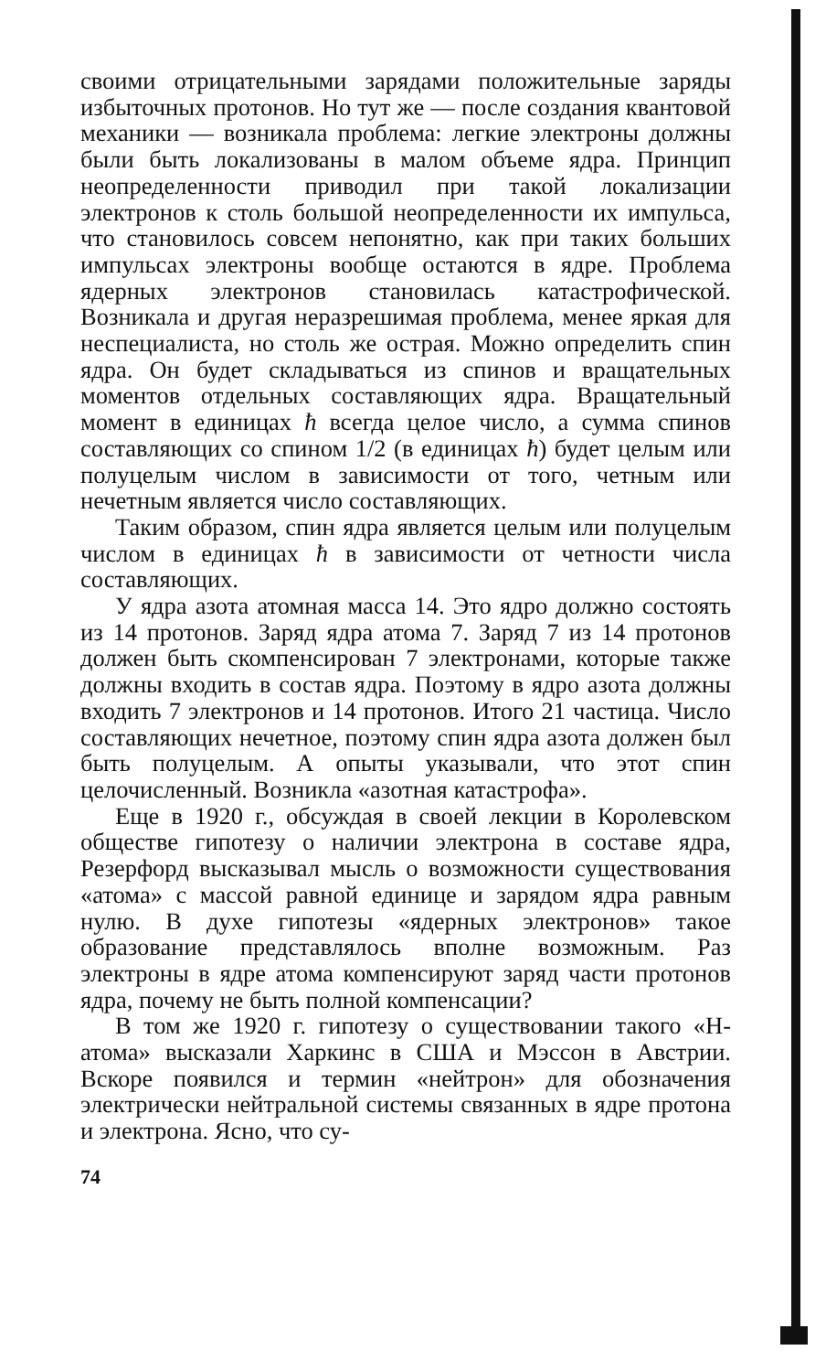своими отрицательными зарядами положительные заряды избыточных протонов. Но тут же — после создания квантовой механики — возникала проблема: легкие электроны должны были быть локализованы в малом объеме ядра. Принцип неопределенности приводил при такой локализации электронов к столь большой неопределенности их импульса, что становилось совсем непонятно, как при таких больших импульсах электроны вообще остаются в ядре. Проблема ядерных электронов становилась катастрофической. Возникала и другая неразрешимая проблема, менее яркая для неспециалиста, но столь же острая. Можно определить спин ядра. Он будет складываться из спинов и вращательных моментов отдельных составляющих ядра. Вращательный момент в единицах ħ всегда целое число, а сумма спинов составляющих со спином 1/2 (в единицах ħ) будет целым или полуцелым числом в зависимости от того, четным или нечетным является число составляющих.
Таким образом, спин ядра является целым или полуцелым числом в единицах ħ в зависимости от четности числа составляющих.
У ядра азота атомная масса 14. Это ядро должно состоять из 14 протонов. Заряд ядра атома 7. Заряд 7 из 14 протонов должен быть скомпенсирован 7 электронами, которые также должны входить в состав ядра. Поэтому в ядро азота должны входить 7 электронов и 14 протонов. Итого 21 частица. Число составляющих нечетное, поэтому спин ядра азота должен был быть полуцелым. А опыты указывали, что этот спин целочисленный. Возникла «азотная катастрофа».
Еще в 1920 г., обсуждая в своей лекции в Королевском обществе гипотезу о наличии электрона в составе ядра, Резерфорд высказывал мысль о возможности существования «атома» с массой равной единице и зарядом ядра равным нулю. В духе гипотезы «ядерных электронов» такое образование представлялось вполне возможным. Раз электроны в ядре атома компенсируют заряд части протонов ядра, почему не быть полной компенсации?
В том же 1920 г. гипотезу о существовании такого «Н-атома» высказали Харкинс в США и Мэссон в Австрии. Вскоре появился и термин «нейтрон» для обозначения электрически нейтральной системы связанных в ядре протона и электрона. Ясно, что су-
74